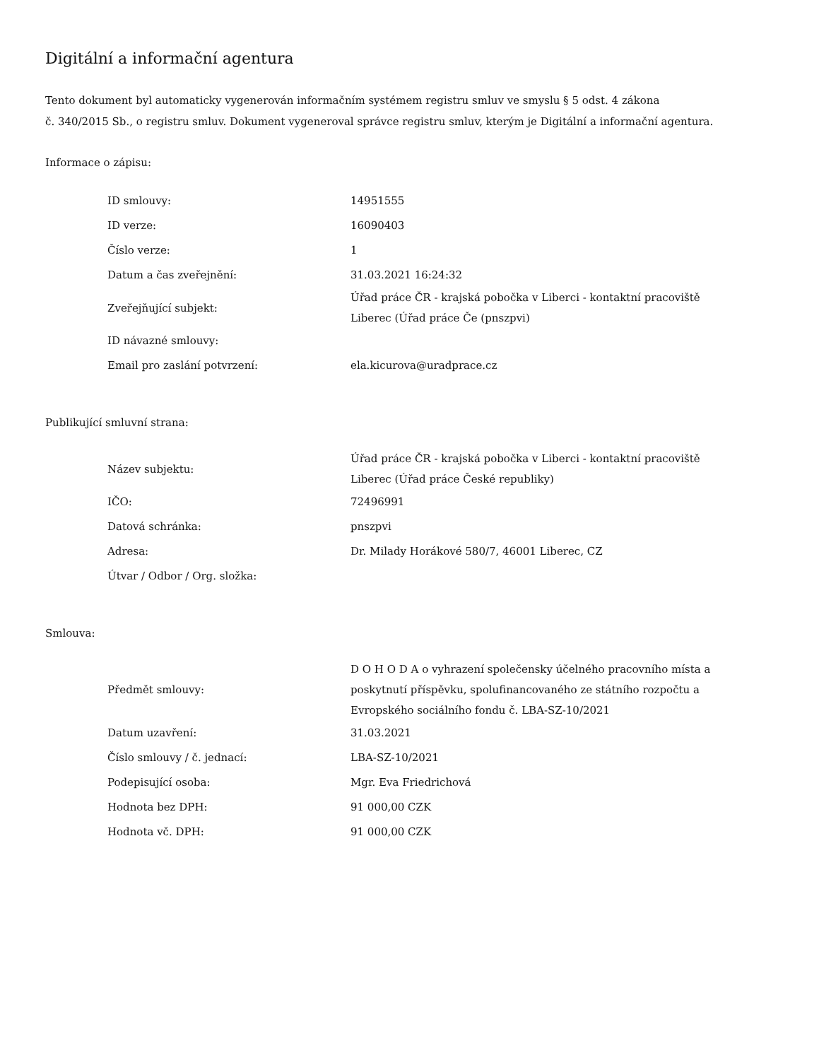Digitální a informační agentura
Tento dokument byl automaticky vygenerován informačním systémem registru smluv ve smyslu § 5 odst. 4 zákona
č. 340/2015 Sb., o registru smluv. Dokument vygeneroval správce registru smluv, kterým je Digitální a informační agentura.
Informace o zápisu:
| ID smlouvy: | 14951555 |
| ID verze: | 16090403 |
| Číslo verze: | 1 |
| Datum a čas zveřejnění: | 31.03.2021 16:24:32 |
| Zveřejňující subjekt: | Úřad práce ČR - krajská pobočka v Liberci - kontaktní pracoviště Liberec (Úřad práce Če (pnszpvi) |
| ID návazné smlouvy: | |
| Email pro zaslání potvrzení: | ela.kicurova@uradprace.cz |
Publikující smluvní strana:
| Název subjektu: | Úřad práce ČR - krajská pobočka v Liberci - kontaktní pracoviště Liberec (Úřad práce České republiky) |
| IČO: | 72496991 |
| Datová schránka: | pnszpvi |
| Adresa: | Dr. Milady Horákové 580/7, 46001 Liberec, CZ |
| Útvar / Odbor / Org. složka: | |
Smlouva:
| Předmět smlouvy: | D O H O D A o vyhrazení společensky účelného pracovního místa a poskytnutí příspěvku, spolufinancovaného ze státního rozpočtu a Evropského sociálního fondu č. LBA-SZ-10/2021 |
| Datum uzavření: | 31.03.2021 |
| Číslo smlouvy / č. jednací: | LBA-SZ-10/2021 |
| Podepisující osoba: | Mgr. Eva Friedrichová |
| Hodnota bez DPH: | 91 000,00 CZK |
| Hodnota vč. DPH: | 91 000,00 CZK |